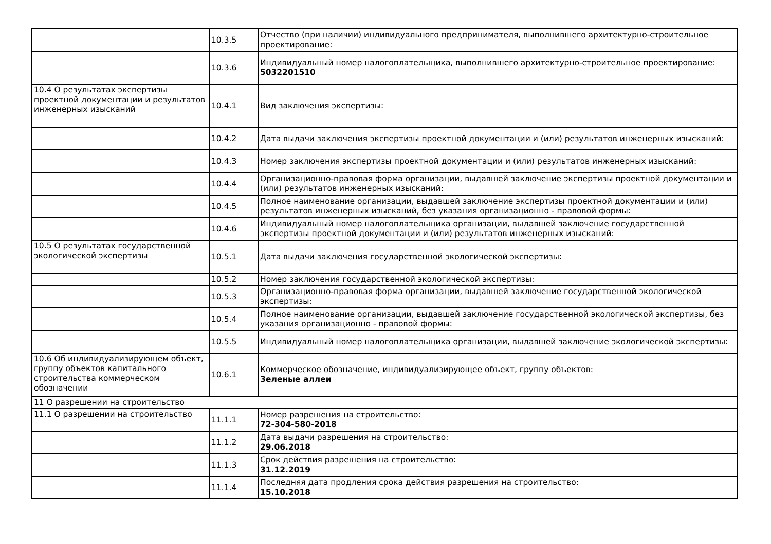| | 10.3.5 | Отчество (при наличии) индивидуального предпринимателя, выполнившего архитектурно-строительное проектирование: |
| | 10.3.6 | Индивидуальный номер налогоплательщика, выполнившего архитектурно-строительное проектирование: 5032201510 |
| 10.4 О результатах экспертизы проектной документации и результатов инженерных изысканий | 10.4.1 | Вид заключения экспертизы: |
| | 10.4.2 | Дата выдачи заключения экспертизы проектной документации и (или) результатов инженерных изысканий: |
| | 10.4.3 | Номер заключения экспертизы проектной документации и (или) результатов инженерных изысканий: |
| | 10.4.4 | Организационно-правовая форма организации, выдавшей заключение экспертизы проектной документации и (или) результатов инженерных изысканий: |
| | 10.4.5 | Полное наименование организации, выдавшей заключение экспертизы проектной документации и (или) результатов инженерных изысканий, без указания организационно - правовой формы: |
| | 10.4.6 | Индивидуальный номер налогоплательщика организации, выдавшей заключение государственной экспертизы проектной документации и (или) результатов инженерных изысканий: |
| 10.5 О результатах государственной экологической экспертизы | 10.5.1 | Дата выдачи заключения государственной экологической экспертизы: |
| | 10.5.2 | Номер заключения государственной экологической экспертизы: |
| | 10.5.3 | Организационно-правовая форма организации, выдавшей заключение государственной экологической экспертизы: |
| | 10.5.4 | Полное наименование организации, выдавшей заключение государственной экологической экспертизы, без указания организационно - правовой формы: |
| | 10.5.5 | Индивидуальный номер налогоплательщика организации, выдавшей заключение экологической экспертизы: |
| 10.6 Об индивидуализирующем объект, группу объектов капитального строительства коммерческом обозначении | 10.6.1 | Коммерческое обозначение, индивидуализирующее объект, группу объектов: Зеленые аллеи |
| 11 О разрешении на строительство | | |
| 11.1 О разрешении на строительство | 11.1.1 | Номер разрешения на строительство: 72-304-580-2018 |
| | 11.1.2 | Дата выдачи разрешения на строительство: 29.06.2018 |
| | 11.1.3 | Срок действия разрешения на строительство: 31.12.2019 |
| | 11.1.4 | Последняя дата продления срока действия разрешения на строительство: 15.10.2018 |